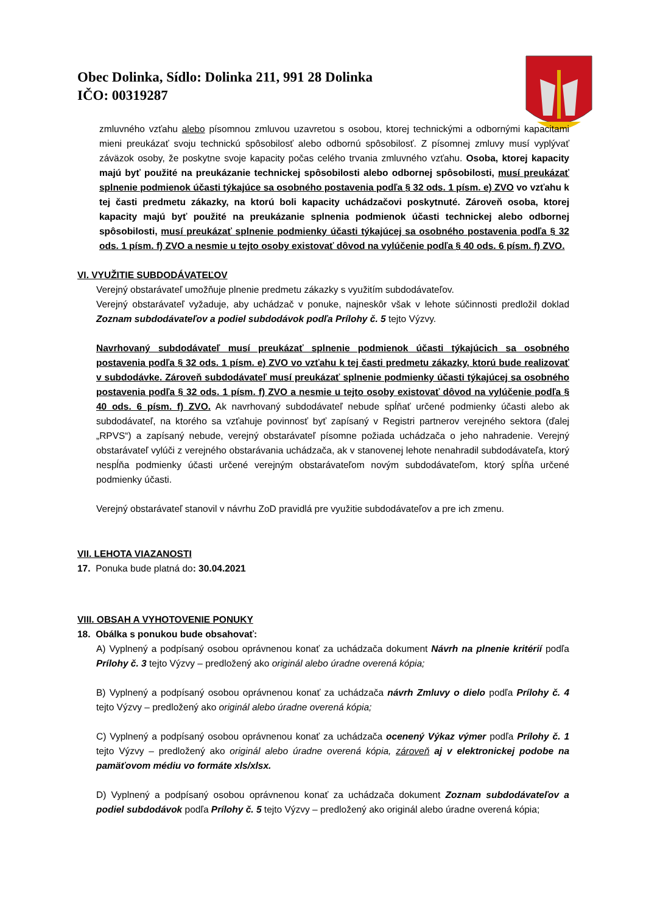Obec Dolinka, Sídlo: Dolinka 211, 991 28 Dolinka
IČO: 00319287
zmluvného vzťahu alebo písomnou zmluvou uzavretou s osobou, ktorej technickými a odbornými kapacitami mieni preukázať svoju technickú spôsobilosť alebo odbornú spôsobilosť. Z písomnej zmluvy musí vyplývať záväzok osoby, že poskytne svoje kapacity počas celého trvania zmluvného vzťahu. Osoba, ktorej kapacity majú byť použité na preukázanie technickej spôsobilosti alebo odbornej spôsobilosti, musí preukázať splnenie podmienok účasti týkajúce sa osobného postavenia podľa § 32 ods. 1 písm. e) ZVO vo vzťahu k tej časti predmetu zákazky, na ktorú boli kapacity uchádzačovi poskytnuté. Zároveň osoba, ktorej kapacity majú byť použité na preukázanie splnenia podmienok účasti technickej alebo odbornej spôsobilosti, musí preukázať splnenie podmienky účasti týkajúcej sa osobného postavenia podľa § 32 ods. 1 písm. f) ZVO a nesmie u tejto osoby existovať dôvod na vylúčenie podľa § 40 ods. 6 písm. f) ZVO.
VI. VYUŽITIE SUBDODÁVATEĽOV
Verejný obstarávateľ umožňuje plnenie predmetu zákazky s využitím subdodávateľov.
Verejný obstarávateľ vyžaduje, aby uchádzač v ponuke, najneskôr však v lehote súčinnosti predložil doklad Zoznam subdodávateľov a podiel subdodávok podľa Prílohy č. 5 tejto Výzvy.
Navrhovaný subdodávateľ musí preukázať splnenie podmienok účasti týkajúcich sa osobného postavenia podľa § 32 ods. 1 písm. e) ZVO vo vzťahu k tej časti predmetu zákazky, ktorú bude realizovať v subdodávke. Zároveň subdodávateľ musí preukázať splnenie podmienky účasti týkajúcej sa osobného postavenia podľa § 32 ods. 1 písm. f) ZVO a nesmie u tejto osoby existovať dôvod na vylúčenie podľa § 40 ods. 6 písm. f) ZVO. Ak navrhovaný subdodávateľ nebude spĺňať určené podmienky účasti alebo ak subdodávateľ, na ktorého sa vzťahuje povinnosť byť zapísaný v Registri partnerov verejného sektora (ďalej „RPVS“) a zapísaný nebude, verejný obstarávateľ písomne požiada uchádzača o jeho nahradenie. Verejný obstarávateľ vylúči z verejného obstarávania uchádzača, ak v stanovenej lehote nenahradil subdodávateľa, ktorý nespĺňa podmienky účasti určené verejným obstarávateľom novým subdodávateľom, ktorý spĺňa určené podmienky účasti.
Verejný obstarávateľ stanovil v návrhu ZoD pravidlá pre využitie subdodávateľov a pre ich zmenu.
VII. LEHOTA VIAZANOSTI
17. Ponuka bude platná do: 30.04.2021
VIII. OBSAH A VYHOTOVENIE PONUKY
18. Obálka s ponukou bude obsahovať:
A) Vyplnený a podpísaný osobou oprávnenou konať za uchádzača dokument Návrh na plnenie kritérií podľa Prílohy č. 3 tejto Výzvy – predložený ako originál alebo úradne overená kópia;
B) Vyplnený a podpísaný osobou oprávnenou konať za uchádzača návrh Zmluvy o dielo podľa Prílohy č. 4 tejto Výzvy – predložený ako originál alebo úradne overená kópia;
C) Vyplnený a podpísaný osobou oprávnenou konať za uchádzača ocenený Výkaz výmer podľa Prílohy č. 1 tejto Výzvy – predložený ako originál alebo úradne overená kópia, zároveň aj v elektronickej podobe na pamäťovom médiu vo formáte xls/xlsx.
D) Vyplnený a podpísaný osobou oprávnenou konať za uchádzača dokument Zoznam subdodávateľov a podiel subdodávok podľa Prílohy č. 5 tejto Výzvy – predložený ako originál alebo úradne overená kópia;